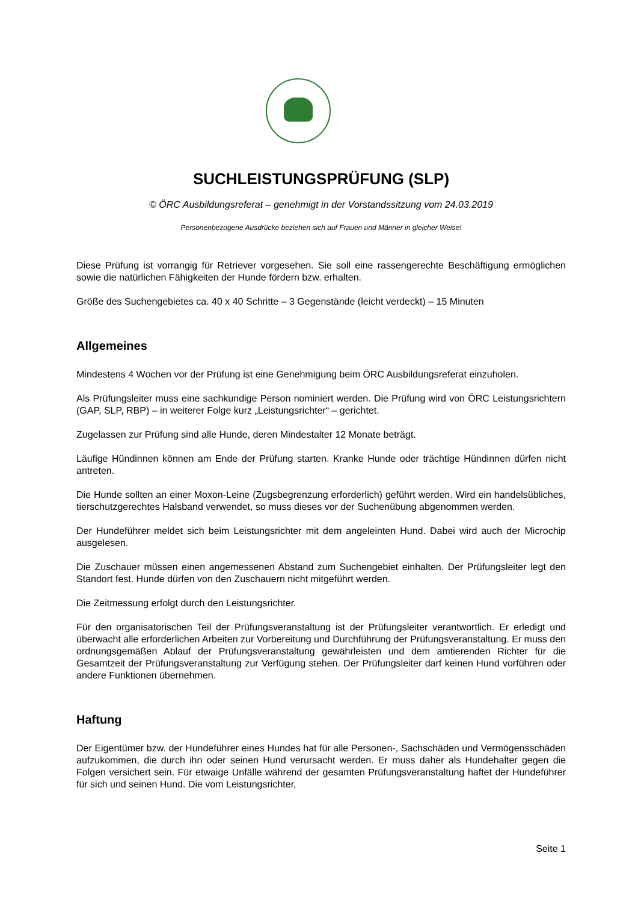SUCHLEISTUNGSPRÜFUNG (SLP)
© ÖRC Ausbildungsreferat – genehmigt in der Vorstandssitzung vom 24.03.2019
Personenbezogene Ausdrücke beziehen sich auf Frauen und Männer in gleicher Weise!
Diese Prüfung ist vorrangig für Retriever vorgesehen. Sie soll eine rassengerechte Beschäftigung ermöglichen sowie die natürlichen Fähigkeiten der Hunde fördern bzw. erhalten.
Größe des Suchengebietes ca. 40 x 40 Schritte – 3 Gegenstände (leicht verdeckt) – 15 Minuten
Allgemeines
Mindestens 4 Wochen vor der Prüfung ist eine Genehmigung beim ÖRC Ausbildungsreferat einzuholen.
Als Prüfungsleiter muss eine sachkundige Person nominiert werden. Die Prüfung wird von ÖRC Leistungsrichtern (GAP, SLP, RBP) – in weiterer Folge kurz „Leistungsrichter“ – gerichtet.
Zugelassen zur Prüfung sind alle Hunde, deren Mindestalter 12 Monate beträgt.
Läufige Hündinnen können am Ende der Prüfung starten. Kranke Hunde oder trächtige Hündinnen dürfen nicht antreten.
Die Hunde sollten an einer Moxon-Leine (Zugsbegrenzung erforderlich) geführt werden. Wird ein handelsübliches, tierschutzgerechtes Halsband verwendet, so muss dieses vor der Suchenübung abgenommen werden.
Der Hundeführer meldet sich beim Leistungsrichter mit dem angeleinten Hund. Dabei wird auch der Microchip ausgelesen.
Die Zuschauer müssen einen angemessenen Abstand zum Suchengebiet einhalten. Der Prüfungsleiter legt den Standort fest. Hunde dürfen von den Zuschauern nicht mitgeführt werden.
Die Zeitmessung erfolgt durch den Leistungsrichter.
Für den organisatorischen Teil der Prüfungsveranstaltung ist der Prüfungsleiter verantwortlich. Er erledigt und überwacht alle erforderlichen Arbeiten zur Vorbereitung und Durchführung der Prüfungsveranstaltung. Er muss den ordnungsgemäßen Ablauf der Prüfungsveranstaltung gewährleisten und dem amtierenden Richter für die Gesamtzeit der Prüfungsveranstaltung zur Verfügung stehen. Der Prüfungsleiter darf keinen Hund vorführen oder andere Funktionen übernehmen.
Haftung
Der Eigentümer bzw. der Hundeführer eines Hundes hat für alle Personen-, Sachschäden und Vermögensschäden aufzukommen, die durch ihn oder seinen Hund verursacht werden. Er muss daher als Hundehalter gegen die Folgen versichert sein. Für etwaige Unfälle während der gesamten Prüfungsveranstaltung haftet der Hundeführer für sich und seinen Hund. Die vom Leistungsrichter,
Seite 1